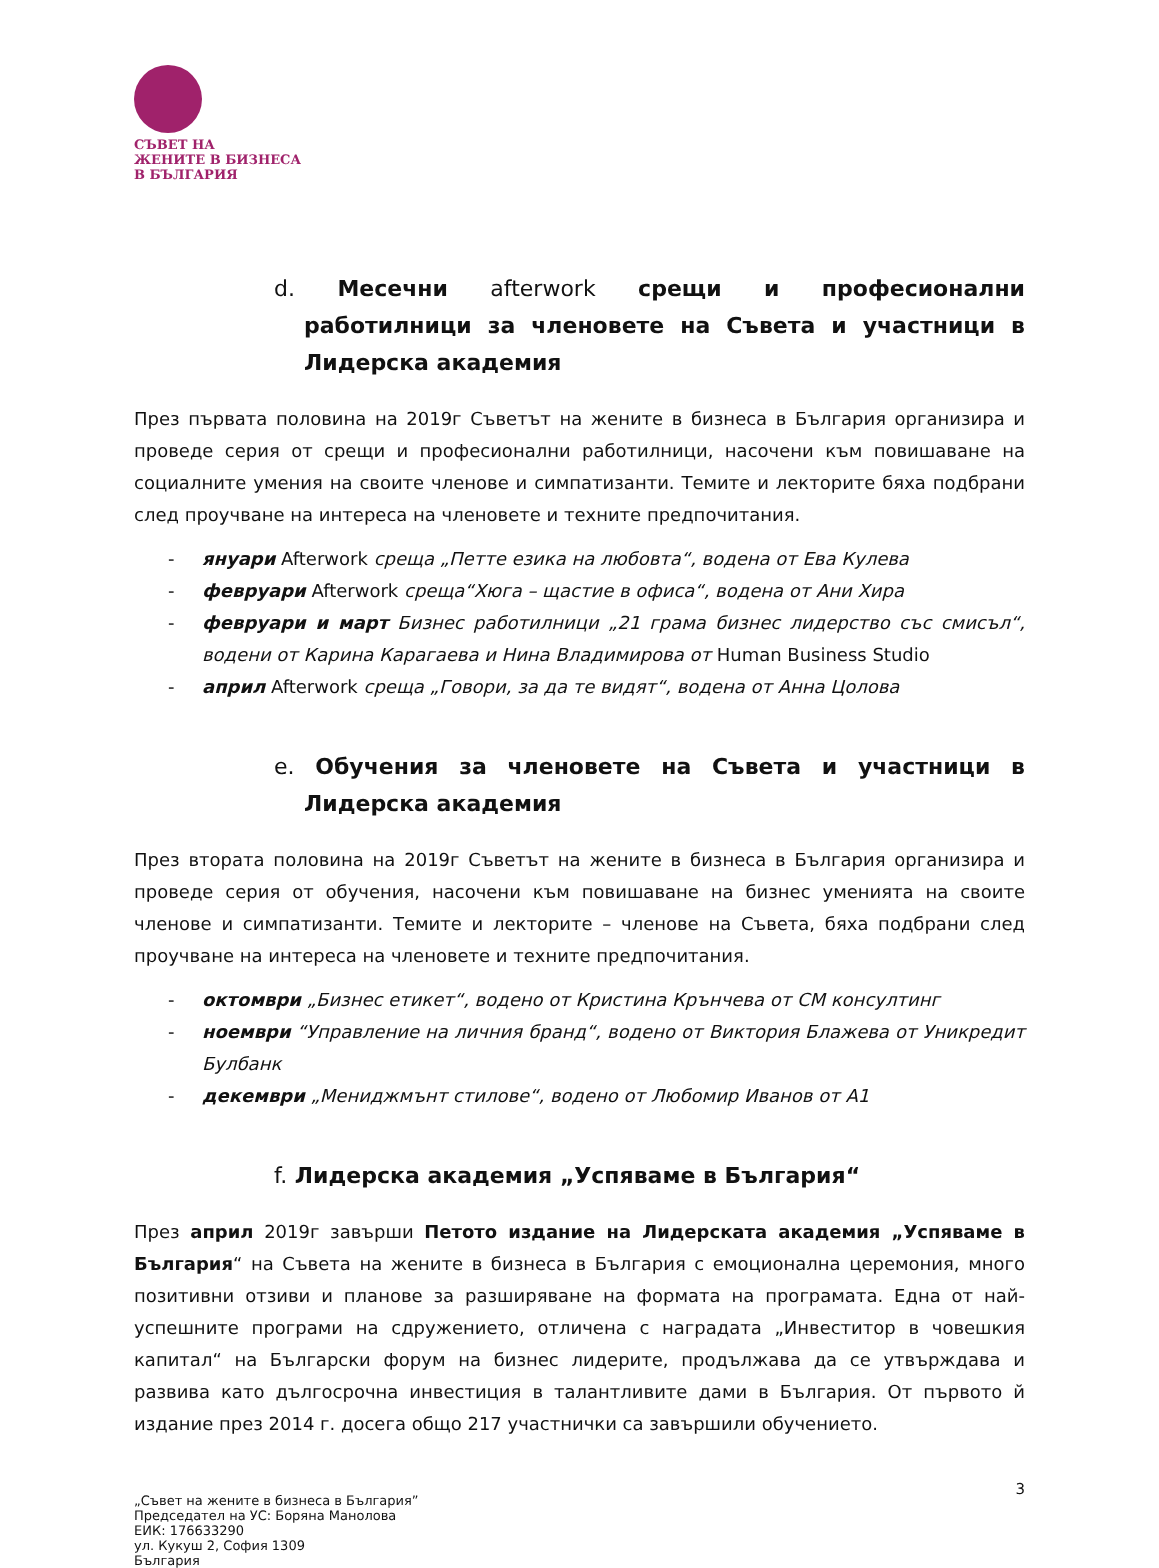СЪВЕТ НА
ЖЕНИТЕ В БИЗНЕСА
В БЪЛГАРИЯ
d. Месечни afterwork срещи и професионални работилници за членовете на Съвета и участници в Лидерска академия
През първата половина на 2019г Съветът на жените в бизнеса в България организира и проведе серия от срещи и професионални работилници, насочени към повишаване на социалните умения на своите членове и симпатизанти. Темите и лекторите бяха подбрани след проучване на интереса на членовете и техните предпочитания.
- януари Afterwork среща „Петте езика на любовта“, водена от Ева Кулева
- февруари Afterwork среща“Хюга – щастие в офиса“, водена от Ани Хира
- февруари и март Бизнес работилници „21 грама бизнес лидерство със смисъл“, водени от Карина Карагаева и Нина Владимирова от Human Business Studio
- април Afterwork среща „Говори, за да те видят“, водена от Анна Цолова
e. Обучения за членовете на Съвета и участници в Лидерска академия
През втората половина на 2019г Съветът на жените в бизнеса в България организира и проведе серия от обучения, насочени към повишаване на бизнес уменията на своите членове и симпатизанти. Темите и лекторите – членове на Съвета, бяха подбрани след проучване на интереса на членовете и техните предпочитания.
- октомври „Бизнес етикет“, водено от Кристина Крънчева от СМ консултинг
- ноември “Управление на личния бранд“, водено от Виктория Блажева от Уникредит Булбанк
- декември „Мениджмънт стилове“, водено от Любомир Иванов от А1
f. Лидерска академия „Успяваме в България“
През април 2019г завърши Петото издание на Лидерската академия „Успяваме в България“ на Съвета на жените в бизнеса в България с емоционална церемония, много позитивни отзиви и планове за разширяване на формата на програмата. Една от най-успешните програми на сдружението, отличена с наградата „Инвеститор в човешкия капитал“ на Български форум на бизнес лидерите, продължава да се утвърждава и развива като дългосрочна инвестиция в талантливите дами в България. От първото й издание през 2014 г. досега общо 217 участнички са завършили обучението.
3
„Съвет на жените в бизнеса в България”
Председател на УС: Боряна Манолова
ЕИК: 176633290
ул. Кукуш 2, София 1309
България